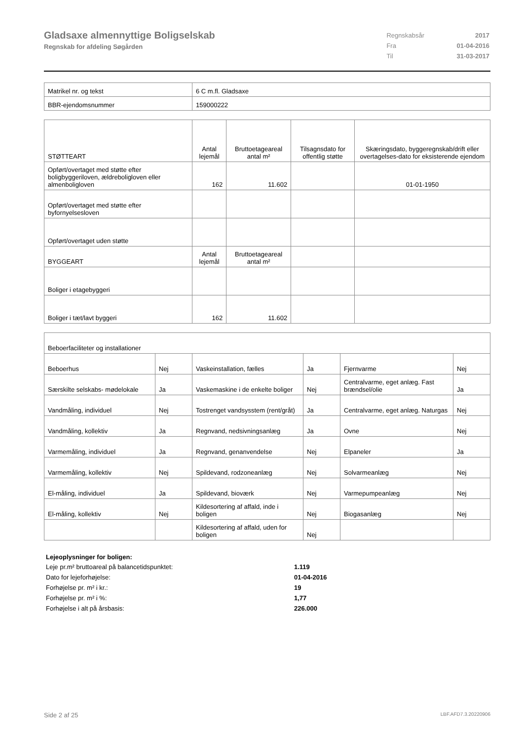Gladsaxe almennyttige Boligselskab
Regnskab for afdeling Søgården
| Regnskabsår | 2017 |
| Fra | 01-04-2016 |
| Til | 31-03-2017 |
| Matrikel nr. og tekst | 6 C m.fl. Gladsaxe |
| BBR-ejendomsnummer | 159000222 |
| STØTTEART | Antal lejemål | Bruttoetageareal antal m² | Tilsagnsdato for offentlig støtte | Skæringsdato, byggeregnskab/drift eller overtagelses-dato for eksisterende ejendom |
| --- | --- | --- | --- | --- |
| Opført/overtaget med støtte efter boligbyggeriloven, ældreboligloven eller almenboligloven | 162 | 11.602 | | 01-01-1950 |
| Opført/overtaget med støtte efter byfornyelsesloven | | | | |
| Opført/overtaget uden støtte | | | | |
| BYGGEART | Antal lejemål | Bruttoetageareal antal m² | | |
| Boliger i etagebyggeri | | | | |
| Boliger i tæt/lavt byggeri | 162 | 11.602 | | |
| Beboerfaciliteter og installationer | | | | | |
| Beboerhus | Nej | Vaskeinstallation, fælles | Ja | Fjernvarme | Nej |
| Særskilte selskabs- mødelokale | Ja | Vaskemaskine i de enkelte boliger | Nej | Centralvarme, eget anlæg. Fast brændsel/olie | Ja |
| Vandmåling, individuel | Nej | Tostrenget vandsysstem (rent/gråt) | Ja | Centralvarme, eget anlæg. Naturgas | Nej |
| Vandmåling, kollektiv | Ja | Regnvand, nedsivningsanlæg | Ja | Ovne | Nej |
| Varmemåling, individuel | Ja | Regnvand, genanvendelse | Nej | Elpaneler | Ja |
| Varmemåling, kollektiv | Nej | Spildevand, rodzoneanlæg | Nej | Solvarmeanlæg | Nej |
| El-måling, individuel | Ja | Spildevand, bioværk | Nej | Varmepumpeanlæg | Nej |
| El-måling, kollektiv | Nej | Kildesortering af affald, inde i boligen | Nej | Biogasanlæg | Nej |
| | | Kildesortering af affald, uden for boligen | Nej | | |
Lejeoplysninger for boligen:
| Leje pr.m² bruttoareal på balancetidspunktet: | 1.119 |
| Dato for lejeforhøjelse: | 01-04-2016 |
| Forhøjelse pr. m² i kr.: | 19 |
| Forhøjelse pr. m² i %: | 1,77 |
| Forhøjelse i alt på årsbasis: | 226.000 |
Side 2 af 25 LBF.AFD7.3.20220906